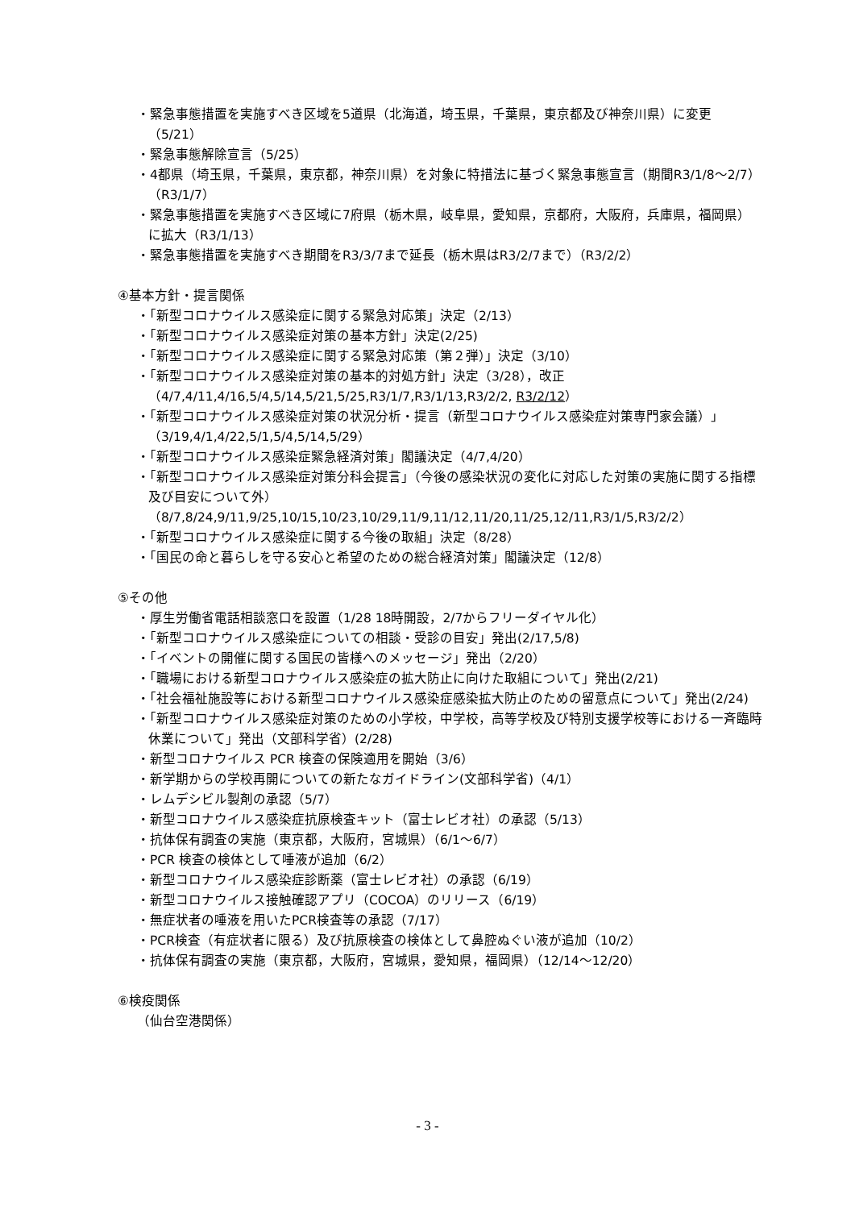・緊急事態措置を実施すべき区域を5道県（北海道，埼玉県，千葉県，東京都及び神奈川県）に変更（5/21）
・緊急事態解除宣言（5/25）
・4都県（埼玉県，千葉県，東京都，神奈川県）を対象に特措法に基づく緊急事態宣言（期間R3/1/8～2/7）（R3/1/7）
・緊急事態措置を実施すべき区域に7府県（栃木県，岐阜県，愛知県，京都府，大阪府，兵庫県，福岡県）に拡大（R3/1/13）
・緊急事態措置を実施すべき期間をR3/3/7まで延長（栃木県はR3/2/7まで）（R3/2/2）
④基本方針・提言関係
・「新型コロナウイルス感染症に関する緊急対応策」決定（2/13）
・「新型コロナウイルス感染症対策の基本方針」決定(2/25)
・「新型コロナウイルス感染症に関する緊急対応策（第２弾）」決定（3/10）
・「新型コロナウイルス感染症対策の基本的対処方針」決定（3/28），改正（4/7,4/11,4/16,5/4,5/14,5/21,5/25,R3/1/7,R3/1/13,R3/2/2, R3/2/12）
・「新型コロナウイルス感染症対策の状況分析・提言（新型コロナウイルス感染症対策専門家会議）」（3/19,4/1,4/22,5/1,5/4,5/14,5/29）
・「新型コロナウイルス感染症緊急経済対策」閣議決定（4/7,4/20）
・「新型コロナウイルス感染症対策分科会提言」（今後の感染状況の変化に対応した対策の実施に関する指標及び目安について外）（8/7,8/24,9/11,9/25,10/15,10/23,10/29,11/9,11/12,11/20,11/25,12/11,R3/1/5,R3/2/2）
・「新型コロナウイルス感染症に関する今後の取組」決定（8/28）
・「国民の命と暮らしを守る安心と希望のための総合経済対策」閣議決定（12/8）
⑤その他
・厚生労働省電話相談窓口を設置（1/28 18時開設，2/7からフリーダイヤル化）
・「新型コロナウイルス感染症についての相談・受診の目安」発出(2/17,5/8)
・「イベントの開催に関する国民の皆様へのメッセージ」発出（2/20）
・「職場における新型コロナウイルス感染症の拡大防止に向けた取組について」発出(2/21)
・「社会福祉施設等における新型コロナウイルス感染症感染拡大防止のための留意点について」発出(2/24)
・「新型コロナウイルス感染症対策のための小学校，中学校，高等学校及び特別支援学校等における一斉臨時休業について」発出（文部科学省）(2/28)
・新型コロナウイルス PCR 検査の保険適用を開始（3/6）
・新学期からの学校再開についての新たなガイドライン(文部科学省)（4/1）
・レムデシビル製剤の承認（5/7）
・新型コロナウイルス感染症抗原検査キット（富士レビオ社）の承認（5/13）
・抗体保有調査の実施（東京都，大阪府，宮城県）（6/1～6/7）
・PCR 検査の検体として唾液が追加（6/2）
・新型コロナウイルス感染症診断薬（富士レビオ社）の承認（6/19）
・新型コロナウイルス接触確認アプリ（COCOA）のリリース（6/19）
・無症状者の唾液を用いたPCR検査等の承認（7/17）
・PCR検査（有症状者に限る）及び抗原検査の検体として鼻腔ぬぐい液が追加（10/2）
・抗体保有調査の実施（東京都，大阪府，宮城県，愛知県，福岡県）（12/14～12/20）
⑥検疫関係
（仙台空港関係）
- 3 -